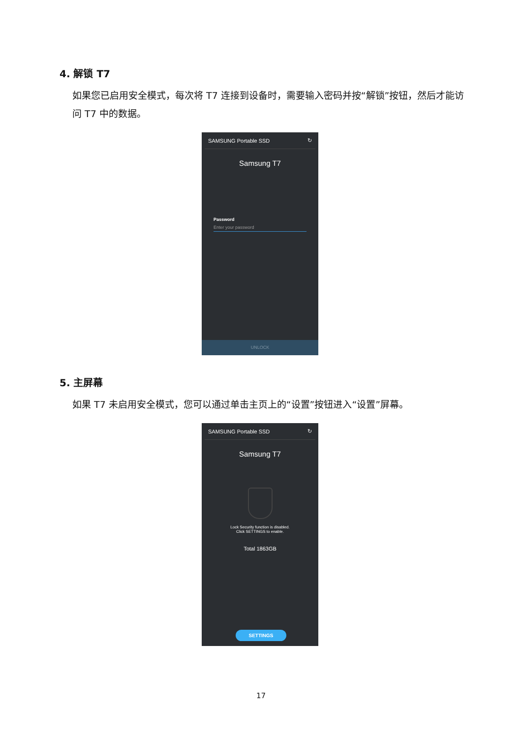4. 解锁 T7
如果您已启用安全模式，每次将 T7 连接到设备时，需要输入密码并按“解锁”按钮，然后才能访问 T7 中的数据。
SAMSUNG Portable SSD ↻
Samsung T7
Password
Enter your password
UNLOCK
5. 主屏幕
如果 T7 未启用安全模式，您可以通过单击主页上的“设置”按钮进入“设置”屏幕。
SAMSUNG Portable SSD ↻
Samsung T7
Lock Security function is disabled.
Click SETTINGS to enable.
Total 1863GB
SETTINGS
17